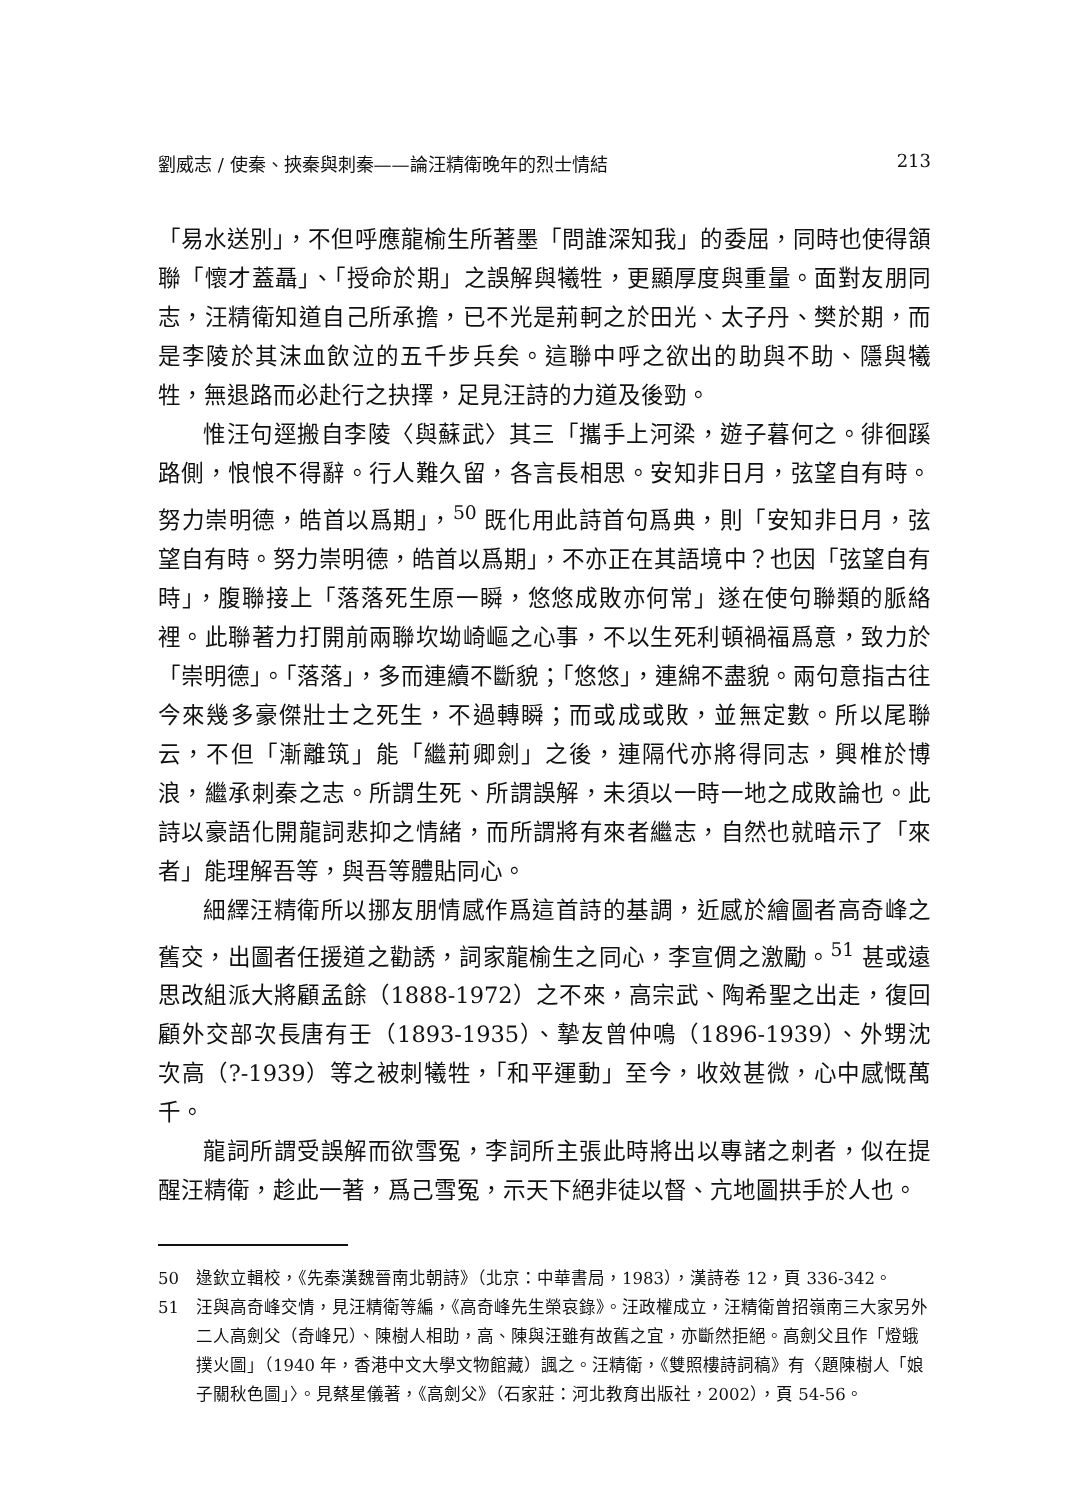劉威志 / 使秦、挾秦與刺秦——論汪精衛晚年的烈士情結 213
「易水送別」，不但呼應龍榆生所著墨「問誰深知我」的委屈，同時也使得頷聯「懷才蓋聶」、「授命於期」之誤解與犧牲，更顯厚度與重量。面對友朋同志，汪精衛知道自己所承擔，已不光是荊軻之於田光、太子丹、樊於期，而是李陵於其沫血飲泣的五千步兵矣。這聯中呼之欲出的助與不助、隱與犧牲，無退路而必赴行之抉擇，足見汪詩的力道及後勁。
惟汪句逕搬自李陵〈與蘇武〉其三「攜手上河梁，遊子暮何之。徘徊蹊路側，悢悢不得辭。行人難久留，各言長相思。安知非日月，弦望自有時。努力崇明德，皓首以爲期」，<sup>50</sup> 既化用此詩首句爲典，則「安知非日月，弦望自有時。努力崇明德，皓首以爲期」，不亦正在其語境中？也因「弦望自有時」，腹聯接上「落落死生原一瞬，悠悠成敗亦何常」遂在使句聯類的脈絡裡。此聯著力打開前兩聯坎坳崎嶇之心事，不以生死利頓禍福爲意，致力於「崇明德」。「落落」，多而連續不斷貌；「悠悠」，連綿不盡貌。兩句意指古往今來幾多豪傑壯士之死生，不過轉瞬；而或成或敗，並無定數。所以尾聯云，不但「漸離筑」能「繼荊卿劍」之後，連隔代亦將得同志，興椎於博浪，繼承刺秦之志。所謂生死、所謂誤解，未須以一時一地之成敗論也。此詩以豪語化開龍詞悲抑之情緒，而所謂將有來者繼志，自然也就暗示了「來者」能理解吾等，與吾等體貼同心。
細繹汪精衛所以挪友朋情感作爲這首詩的基調，近感於繪圖者高奇峰之舊交，出圖者任援道之勸誘，詞家龍榆生之同心，李宣倜之激勵。<sup>51</sup> 甚或遠思改組派大將顧孟餘（1888-1972）之不來，高宗武、陶希聖之出走，復回顧外交部次長唐有壬（1893-1935）、摯友曾仲鳴（1896-1939）、外甥沈次高（?-1939）等之被刺犧牲，「和平運動」至今，收效甚微，心中感慨萬千。
龍詞所謂受誤解而欲雪冤，李詞所主張此時將出以專諸之刺者，似在提醒汪精衛，趁此一著，爲己雪冤，示天下絕非徒以督、亢地圖拱手於人也。
50 逯欽立輯校，《先秦漢魏晉南北朝詩》（北京：中華書局，1983），漢詩卷 12，頁 336-342。
51 汪與高奇峰交情，見汪精衛等編，《高奇峰先生榮哀錄》。汪政權成立，汪精衛曾招嶺南三大家另外二人高劍父（奇峰兄）、陳樹人相助，高、陳與汪雖有故舊之宜，亦斷然拒絕。高劍父且作「燈蛾撲火圖」（1940 年，香港中文大學文物館藏）諷之。汪精衛，《雙照樓詩詞稿》有〈題陳樹人「娘子關秋色圖」〉。見蔡星儀著，《高劍父》（石家莊：河北教育出版社，2002），頁 54-56。